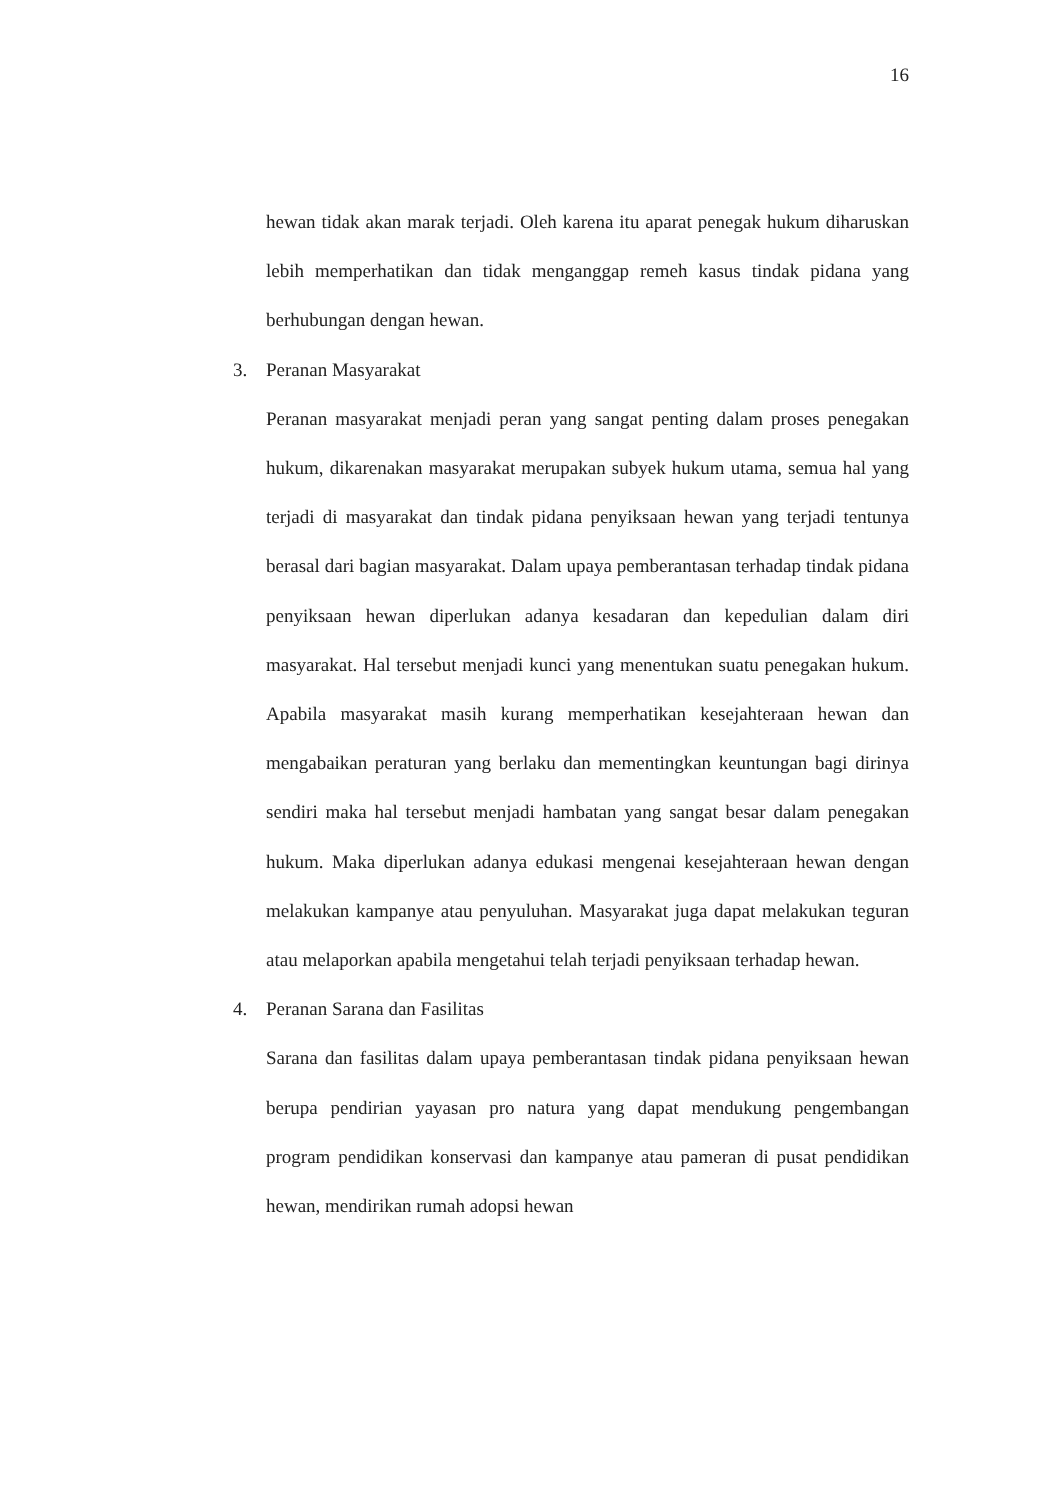16
hewan tidak akan marak terjadi. Oleh karena itu aparat penegak hukum diharuskan lebih memperhatikan dan tidak menganggap remeh kasus tindak pidana yang berhubungan dengan hewan.
3. Peranan Masyarakat
Peranan masyarakat menjadi peran yang sangat penting dalam proses penegakan hukum, dikarenakan masyarakat merupakan subyek hukum utama, semua hal yang terjadi di masyarakat dan tindak pidana penyiksaan hewan yang terjadi tentunya berasal dari bagian masyarakat. Dalam upaya pemberantasan terhadap tindak pidana penyiksaan hewan diperlukan adanya kesadaran dan kepedulian dalam diri masyarakat. Hal tersebut menjadi kunci yang menentukan suatu penegakan hukum. Apabila masyarakat masih kurang memperhatikan kesejahteraan hewan dan mengabaikan peraturan yang berlaku dan mementingkan keuntungan bagi dirinya sendiri maka hal tersebut menjadi hambatan yang sangat besar dalam penegakan hukum. Maka diperlukan adanya edukasi mengenai kesejahteraan hewan dengan melakukan kampanye atau penyuluhan. Masyarakat juga dapat melakukan teguran atau melaporkan apabila mengetahui telah terjadi penyiksaan terhadap hewan.
4. Peranan Sarana dan Fasilitas
Sarana dan fasilitas dalam upaya pemberantasan tindak pidana penyiksaan hewan berupa pendirian yayasan pro natura yang dapat mendukung pengembangan program pendidikan konservasi dan kampanye atau pameran di pusat pendidikan hewan, mendirikan rumah adopsi hewan